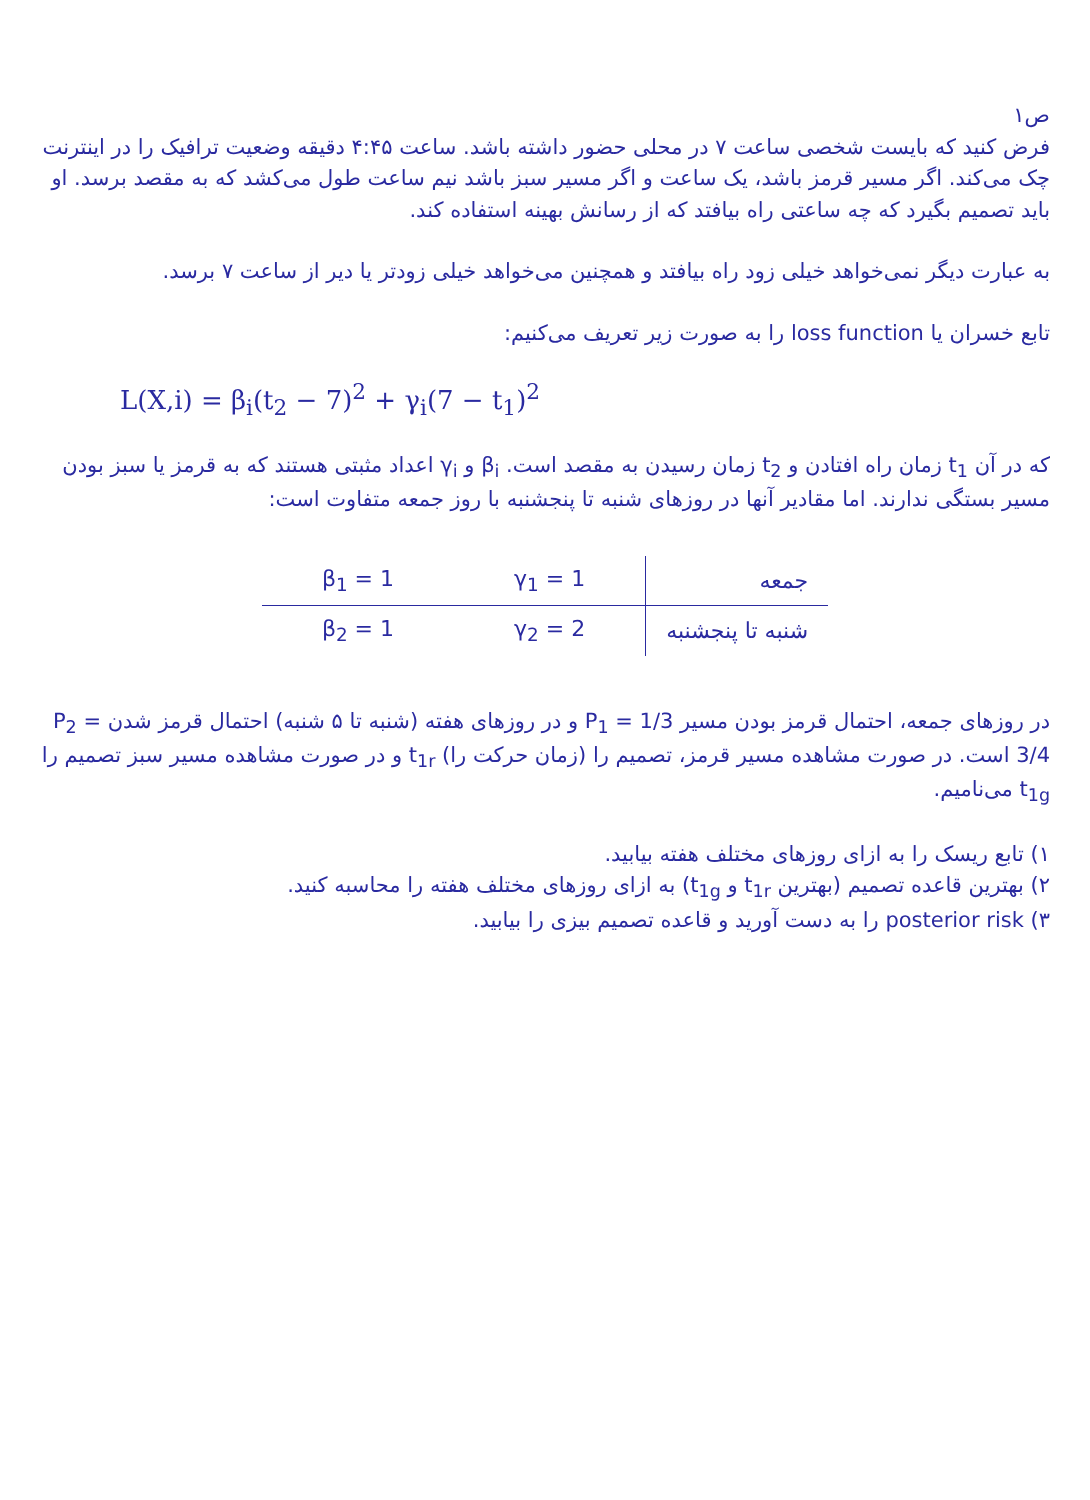ص۱
فرض کنید که بایست شخصی ساعت ۷ در محلی حضور داشته باشد. ساعت ۴:۴۵ دقیقه وضعیت ترافیک را در اینترنت چک می‌کند. اگر مسیر قرمز باشد، یک ساعت و اگر مسیر سبز باشد نیم ساعت طول می‌کشد که به مقصد برسد. او باید تصمیم بگیرد که چه ساعتی راه بیافتد که از رسانش بهینه استفاده کند.
به عبارت دیگر نمی‌خواهد خیلی زود راه بیافتد و همچنین می‌خواهد خیلی زودتر یا دیر از ساعت ۷ برسد.
تابع خسران یا loss function را به صورت زیر تعریف می‌کنیم:
L(X,i) = β<sub>i</sub>(t<sub>2</sub> − 7)<sup>2</sup> + γ<sub>i</sub>(7 − t<sub>1</sub>)<sup>2</sup>
که در آن t<sub>1</sub> زمان راه افتادن و t<sub>2</sub> زمان رسیدن به مقصد است. β<sub>i</sub> و γ<sub>i</sub> اعداد مثبتی هستند که به قرمز یا سبز بودن مسیر بستگی ندارند. اما مقادیر آنها در روزهای شنبه تا پنجشنبه با روز جمعه متفاوت است:
| جمعه | γ<sub>1</sub> = 1 | β<sub>1</sub> = 1 |
| شنبه تا پنجشنبه | γ<sub>2</sub> = 2 | β<sub>2</sub> = 1 |
در روزهای جمعه، احتمال قرمز بودن مسیر P<sub>1</sub> = 1/3 و در روزهای هفته (شنبه تا ۵ شنبه) احتمال قرمز شدن P<sub>2</sub> = 3/4 است. در صورت مشاهده مسیر قرمز، تصمیم را (زمان حرکت را) t<sub>1r</sub> و در صورت مشاهده مسیر سبز تصمیم را t<sub>1g</sub> می‌نامیم.
۱) تابع ریسک را به ازای روزهای مختلف هفته بیابید.
۲) بهترین قاعده تصمیم (بهترین t<sub>1r</sub> و t<sub>1g</sub>) به ازای روزهای مختلف هفته را محاسبه کنید.
۳) posterior risk را به دست آورید و قاعده تصمیم بیزی را بیابید.